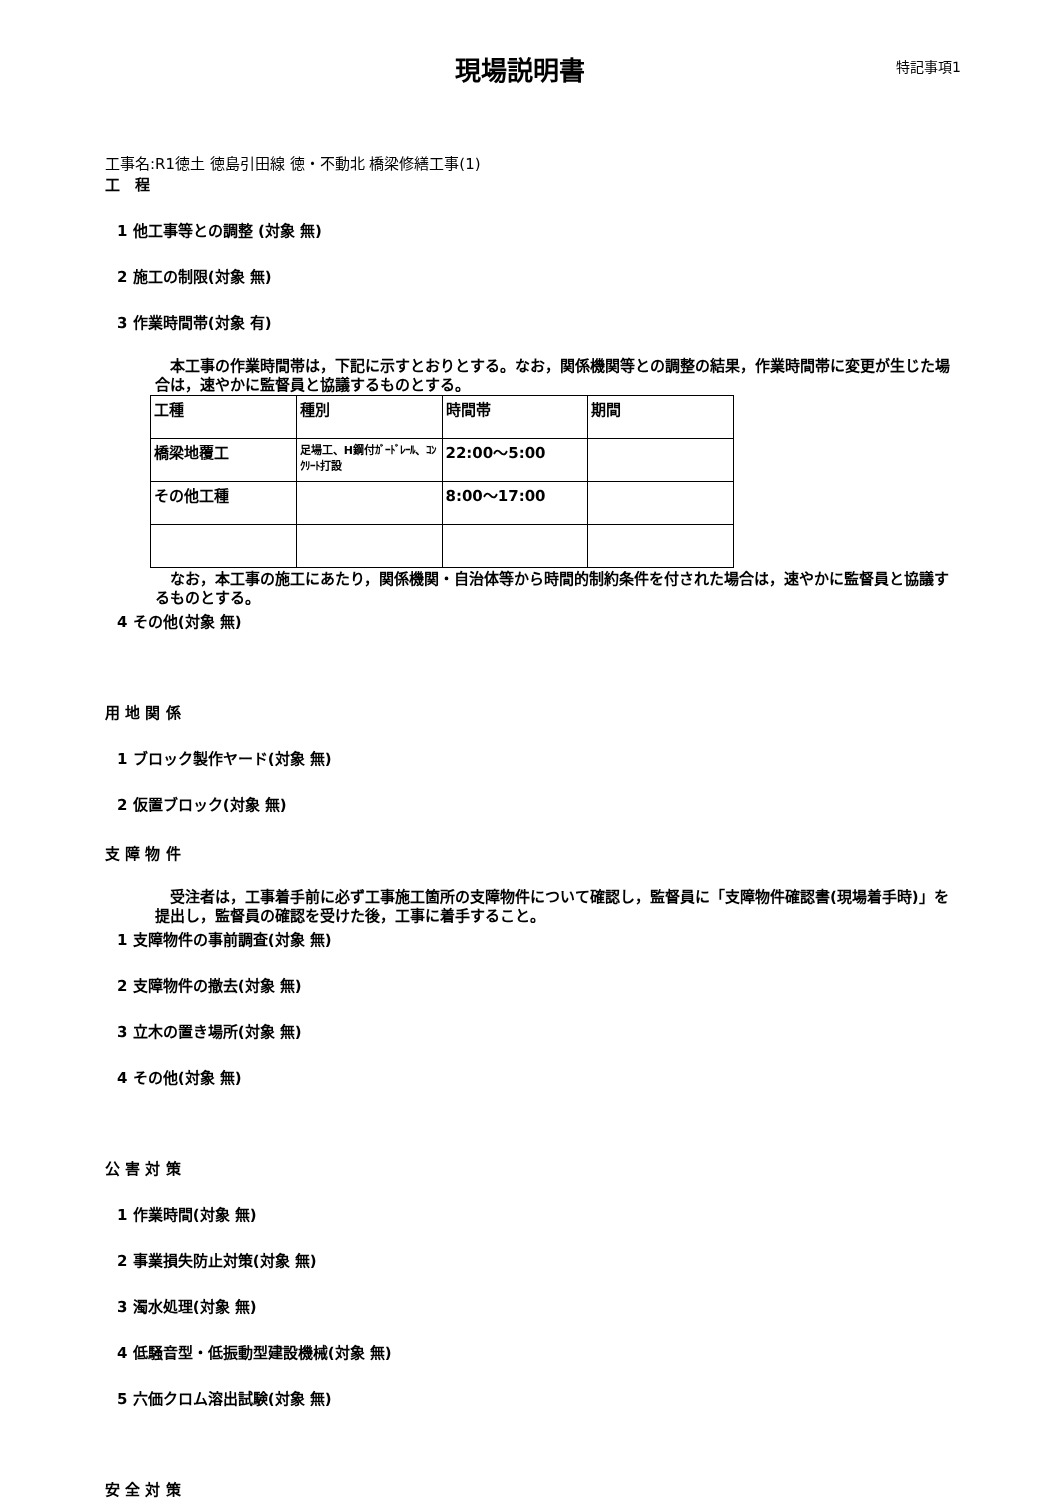現場説明書
特記事項1
工事名:R1徳土 徳島引田線 徳・不動北 橋梁修繕工事(1)
工　程
1 他工事等との調整 (対象 無)
2 施工の制限(対象 無)
3 作業時間帯(対象 有)
　本工事の作業時間帯は，下記に示すとおりとする。なお，関係機関等との調整の結果，作業時間帯に変更が生じた場合は，速やかに監督員と協議するものとする。
| 工種 | 種別 | 時間帯 | 期間 |
| 橋梁地覆工 | 足場工、H鋼付ｶﾞｰﾄﾞﾚｰﾙ、ｺﾝｸﾘｰﾄ打設 | 22:00～5:00 | |
| その他工種 | | 8:00～17:00 | |
　なお，本工事の施工にあたり，関係機関・自治体等から時間的制約条件を付された場合は，速やかに監督員と協議するものとする。
4 その他(対象 無)
用 地 関 係
1 ブロック製作ヤード(対象 無)
2 仮置ブロック(対象 無)
支 障 物 件
　受注者は，工事着手前に必ず工事施工箇所の支障物件について確認し，監督員に「支障物件確認書(現場着手時)」を提出し，監督員の確認を受けた後，工事に着手すること。
1 支障物件の事前調査(対象 無)
2 支障物件の撤去(対象 無)
3 立木の置き場所(対象 無)
4 その他(対象 無)
公 害 対 策
1 作業時間(対象 無)
2 事業損失防止対策(対象 無)
3 濁水処理(対象 無)
4 低騒音型・低振動型建設機械(対象 無)
5 六価クロム溶出試験(対象 無)
安 全 対 策